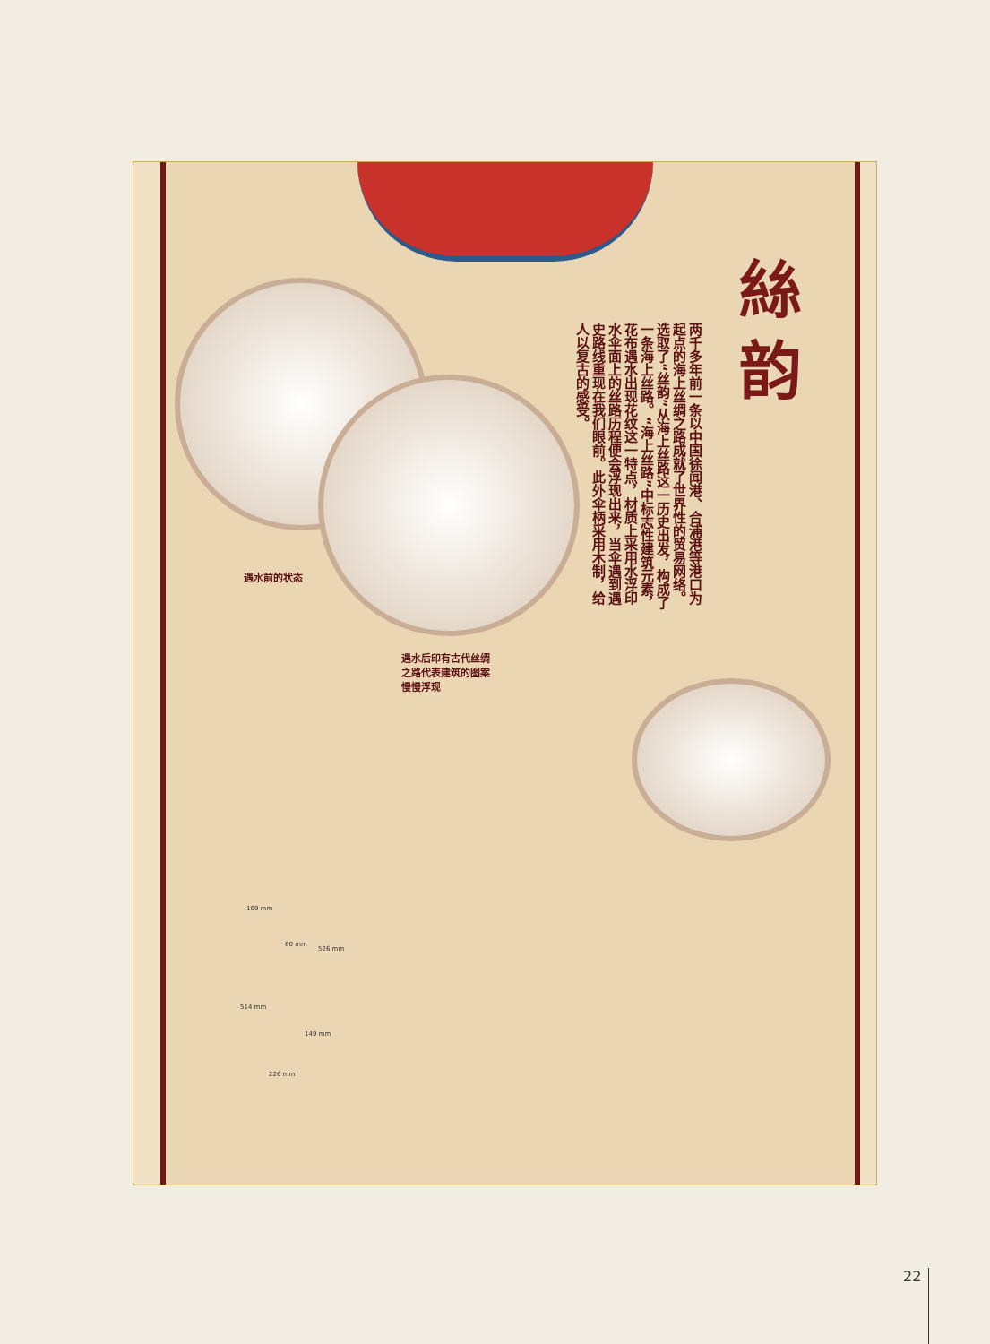絲
韵
两千多年前一条以中国徐闻港、合浦港等港口为起点的海上丝绸之路成就了世界性的贸易网络。选取了“丝韵”从海上丝路这一历史出发，构成了一条海上丝路。“海上丝路”中标志性建筑元素，花布遇水出现花纹这一特点，材质上采用水浮印水伞面上的丝路历程便会浮现出来，当伞遇到遇史路线重现在我们眼前。此外伞柄采用木制，给人以复古的感受。
遇水前的状态
遇水后印有古代丝绸
之路代表建筑的图案
慢慢浮现
109 mm
60 mm
526 mm
514 mm
149 mm
226 mm
22